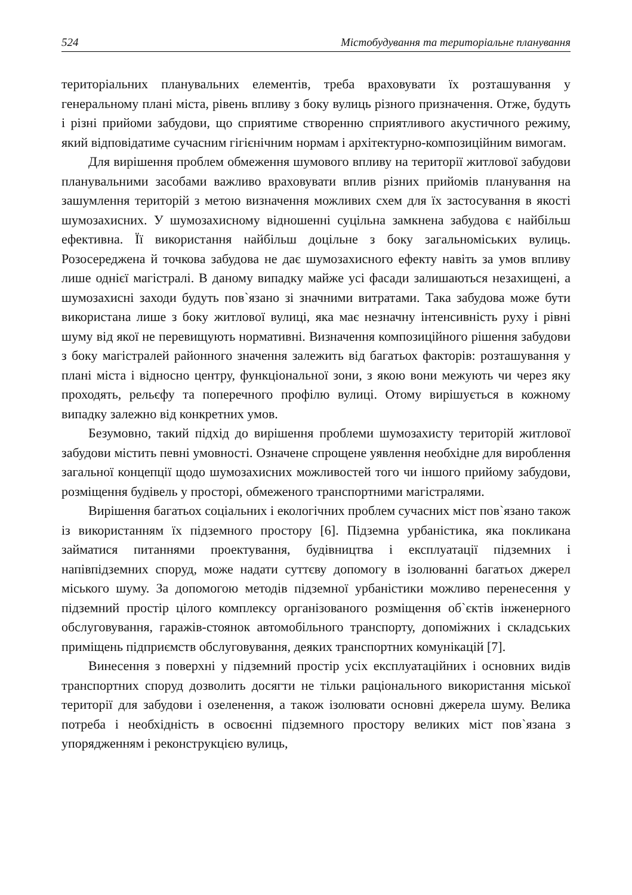524 Містобудування та територіальне планування
територіальних планувальних елементів, треба враховувати їх розташування у генеральному плані міста, рівень впливу з боку вулиць різного призначення. Отже, будуть і різні прийоми забудови, що сприятиме створенню сприятливого акустичного режиму, який відповідатиме сучасним гігієнічним нормам і архітектурно-композиційним вимогам.
Для вирішення проблем обмеження шумового впливу на території житлової забудови планувальними засобами важливо враховувати вплив різних прийомів планування на зашумлення територій з метою визначення можливих схем для їх застосування в якості шумозахисних. У шумозахисному відношенні суцільна замкнена забудова є найбільш ефективна. Її використання найбільш доцільне з боку загальноміських вулиць. Розосереджена й точкова забудова не дає шумозахисного ефекту навіть за умов впливу лише однієї магістралі. В даному випадку майже усі фасади залишаються незахищені, а шумозахисні заходи будуть пов`язано зі значними витратами. Така забудова може бути використана лише з боку житлової вулиці, яка має незначну інтенсивність руху і рівні шуму від якої не перевищують нормативні. Визначення композиційного рішення забудови з боку магістралей районного значення залежить від багатьох факторів: розташування у плані міста і відносно центру, функціональної зони, з якою вони межують чи через яку проходять, рельєфу та поперечного профілю вулиці. Отому вирішується в кожному випадку залежно від конкретних умов.
Безумовно, такий підхід до вирішення проблеми шумозахисту територій житлової забудови містить певні умовності. Означене спрощене уявлення необхідне для вироблення загальної концепції щодо шумозахисних можливостей того чи іншого прийому забудови, розміщення будівель у просторі, обмеженого транспортними магістралями.
Вирішення багатьох соціальних і екологічних проблем сучасних міст пов`язано також із використанням їх підземного простору [6]. Підземна урбаністика, яка покликана займатися питаннями проектування, будівництва і експлуатації підземних і напівпідземних споруд, може надати суттєву допомогу в ізолюванні багатьох джерел міського шуму. За допомогою методів підземної урбаністики можливо перенесення у підземний простір цілого комплексу організованого розміщення об`єктів інженерного обслуговування, гаражів-стоянок автомобільного транспорту, допоміжних і складських приміщень підприємств обслуговування, деяких транспортних комунікацій [7].
Винесення з поверхні у підземний простір усіх експлуатаційних і основних видів транспортних споруд дозволить досягти не тільки раціонального використання міської території для забудови і озеленення, а також ізолювати основні джерела шуму. Велика потреба і необхідність в освоєнні підземного простору великих міст пов`язана з упорядженням і реконструкцією вулиць,